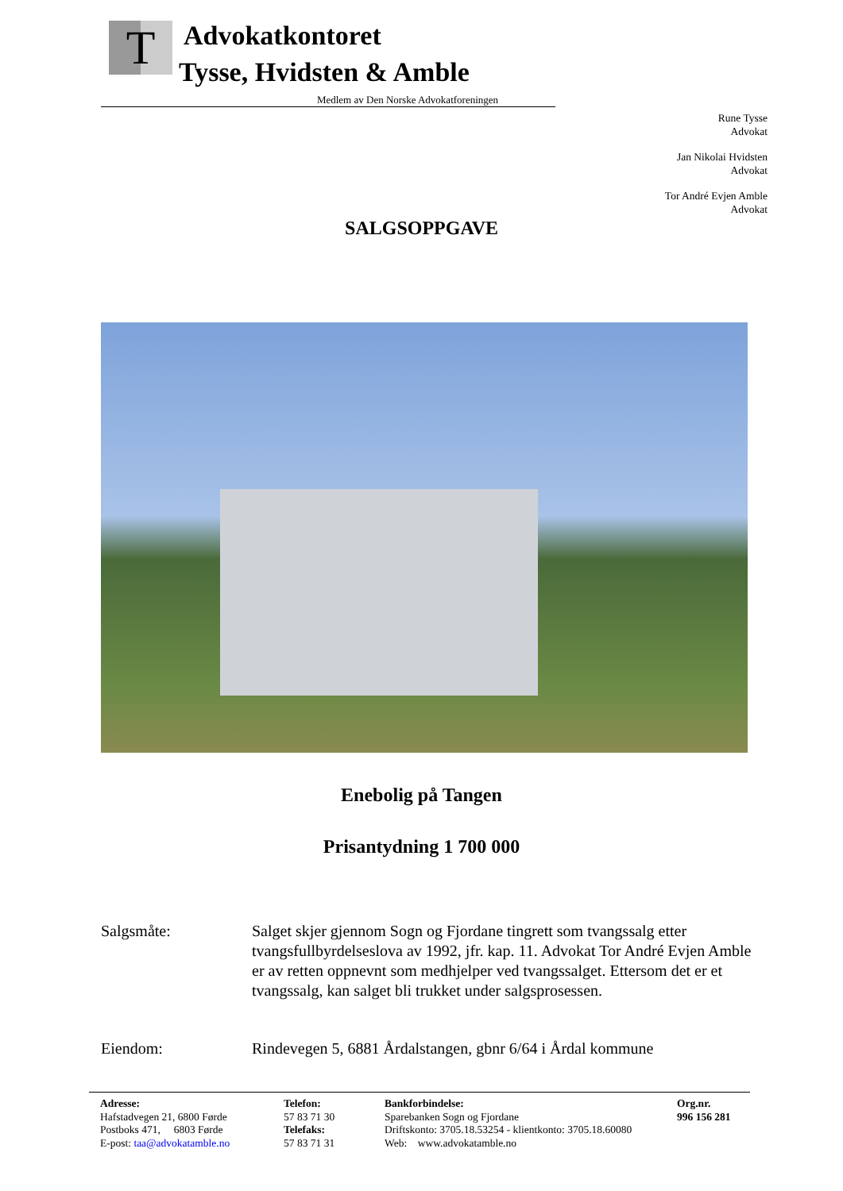T
Advokatkontoret
Tysse, Hvidsten & Amble
Medlem av Den Norske Advokatforeningen
Rune Tysse
Advokat
Jan Nikolai Hvidsten
Advokat
Tor André Evjen Amble
Advokat
SALGSOPPGAVE
Enebolig på Tangen
Prisantydning 1 700 000
Salgsmåte: Salget skjer gjennom Sogn og Fjordane tingrett som tvangssalg etter tvangsfullbyrdelseslova av 1992, jfr. kap. 11. Advokat Tor André Evjen Amble er av retten oppnevnt som medhjelper ved tvangssalget. Ettersom det er et tvangssalg, kan salget bli trukket under salgsprosessen.
Eiendom: Rindevegen 5, 6881 Årdalstangen, gbnr 6/64 i Årdal kommune
Adresse:
Hafstadvegen 21, 6800 Førde
Postboks 471, 6803 Førde
E-post: taa@advokatamble.no
Telefon:
57 83 71 30
Telefaks:
57 83 71 31
Bankforbindelse:
Sparebanken Sogn og Fjordane
Driftskonto: 3705.18.53254 - klientkonto: 3705.18.60080
Web: www.advokatamble.no
Org.nr.
996 156 281